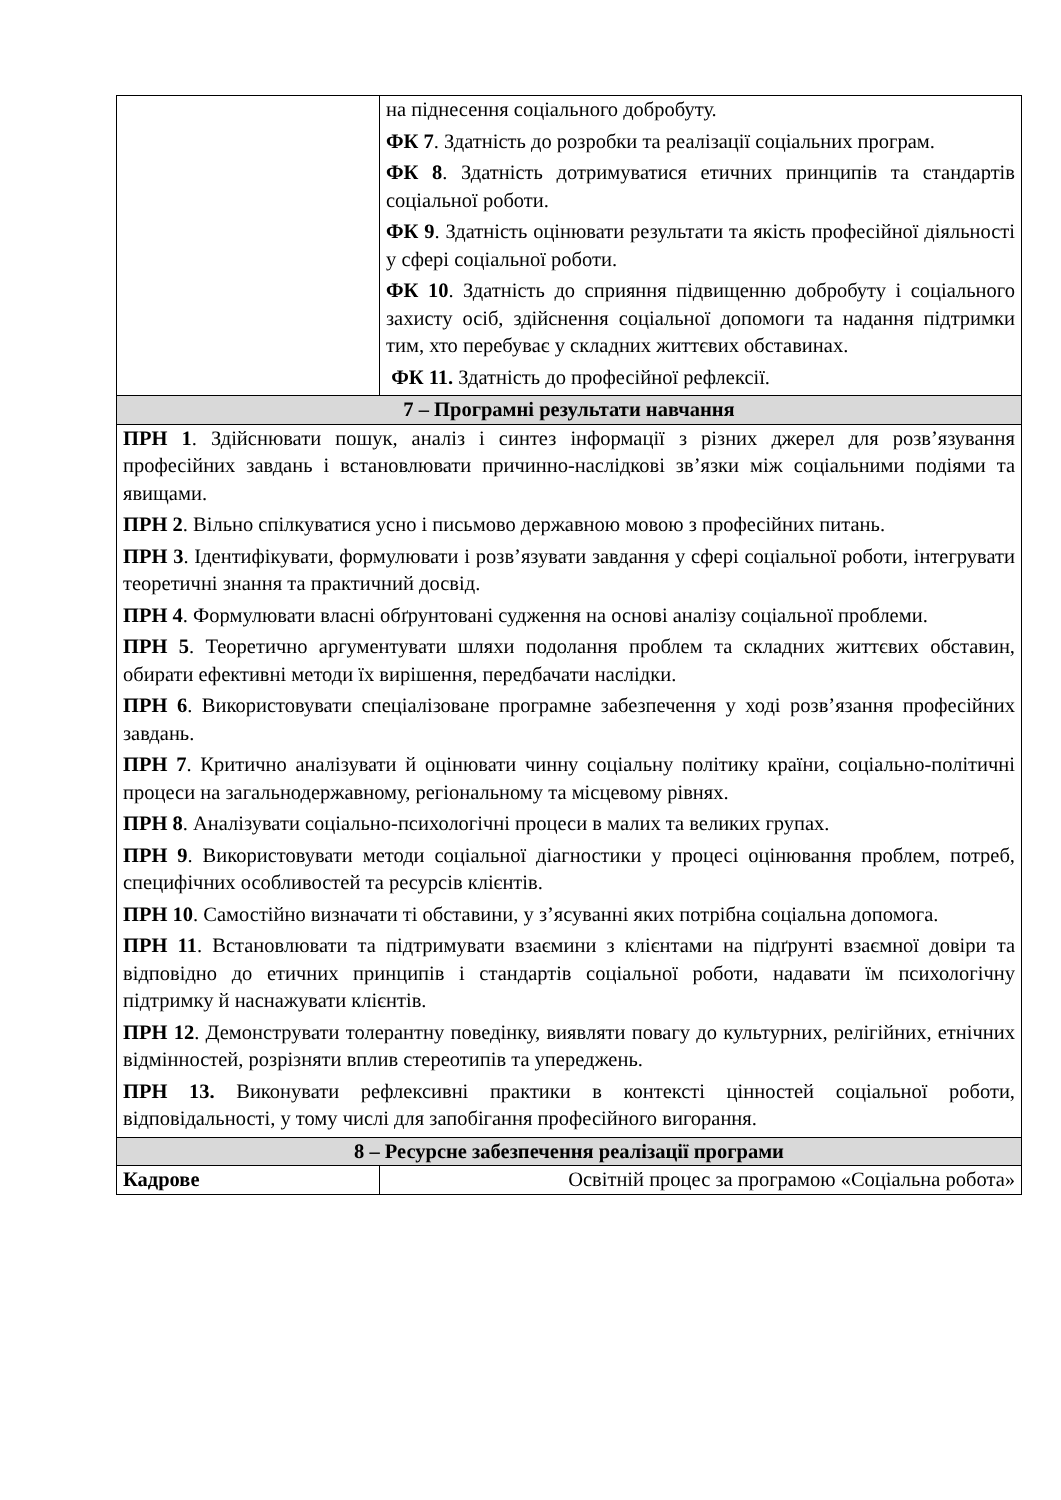| | на піднесення соціального добробуту. ФК 7 . Здатність до розробки та реалізації соціальних програм. ФК 8 . Здатність дотримуватися етичних принципів та стандартів соціальної роботи. ФК 9 . Здатність оцінювати результати та якість професійної діяльності у сфері соціальної роботи. ФК 10 . Здатність до сприяння підвищенню добробуту і соціального захисту осіб, здійснення соціальної допомоги та надання підтримки тим, хто перебуває у складних життєвих обставинах. ФК 11. Здатність до професійної рефлексії. |
| 7 – Програмні результати навчання | |
| ПРН 1 . Здійснювати пошук, аналіз і синтез інформації з різних джерел для розв’язування професійних завдань і встановлювати причинно-наслідкові зв’язки між соціальними подіями та явищами. ПРН 2 . Вільно спілкуватися усно і письмово державною мовою з професійних питань. ПРН 3 . Ідентифікувати, формулювати і розв’язувати завдання у сфері соціальної роботи, інтегрувати теоретичні знання та практичний досвід. ПРН 4 . Формулювати власні обґрунтовані судження на основі аналізу соціальної проблеми. ПРН 5 . Теоретично аргументувати шляхи подолання проблем та складних життєвих обставин, обирати ефективні методи їх вирішення, передбачати наслідки. ПРН 6 . Використовувати спеціалізоване програмне забезпечення у ході розв’язання професійних завдань. ПРН 7 . Критично аналізувати й оцінювати чинну соціальну політику країни, соціально-політичні процеси на загальнодержавному, регіональному та місцевому рівнях. ПРН 8 . Аналізувати соціально-психологічні процеси в малих та великих групах. ПРН 9 . Використовувати методи соціальної діагностики у процесі оцінювання проблем, потреб, специфічних особливостей та ресурсів клієнтів. ПРН 10 . Самостійно визначати ті обставини, у з’ясуванні яких потрібна соціальна допомога. ПРН 11 . Встановлювати та підтримувати взаємини з клієнтами на підґрунті взаємної довіри та відповідно до етичних принципів і стандартів соціальної роботи, надавати їм психологічну підтримку й наснажувати клієнтів. ПРН 12 . Демонструвати толерантну поведінку, виявляти повагу до культурних, релігійних, етнічних відмінностей, розрізняти вплив стереотипів та упереджень. ПРН 13. Виконувати рефлексивні практики в контексті цінностей соціальної роботи, відповідальності, у тому числі для запобігання професійного вигорання. | |
| 8 – Ресурсне забезпечення реалізації програми | |
| Кадрове | Освітній процес за програмою «Соціальна робота» |